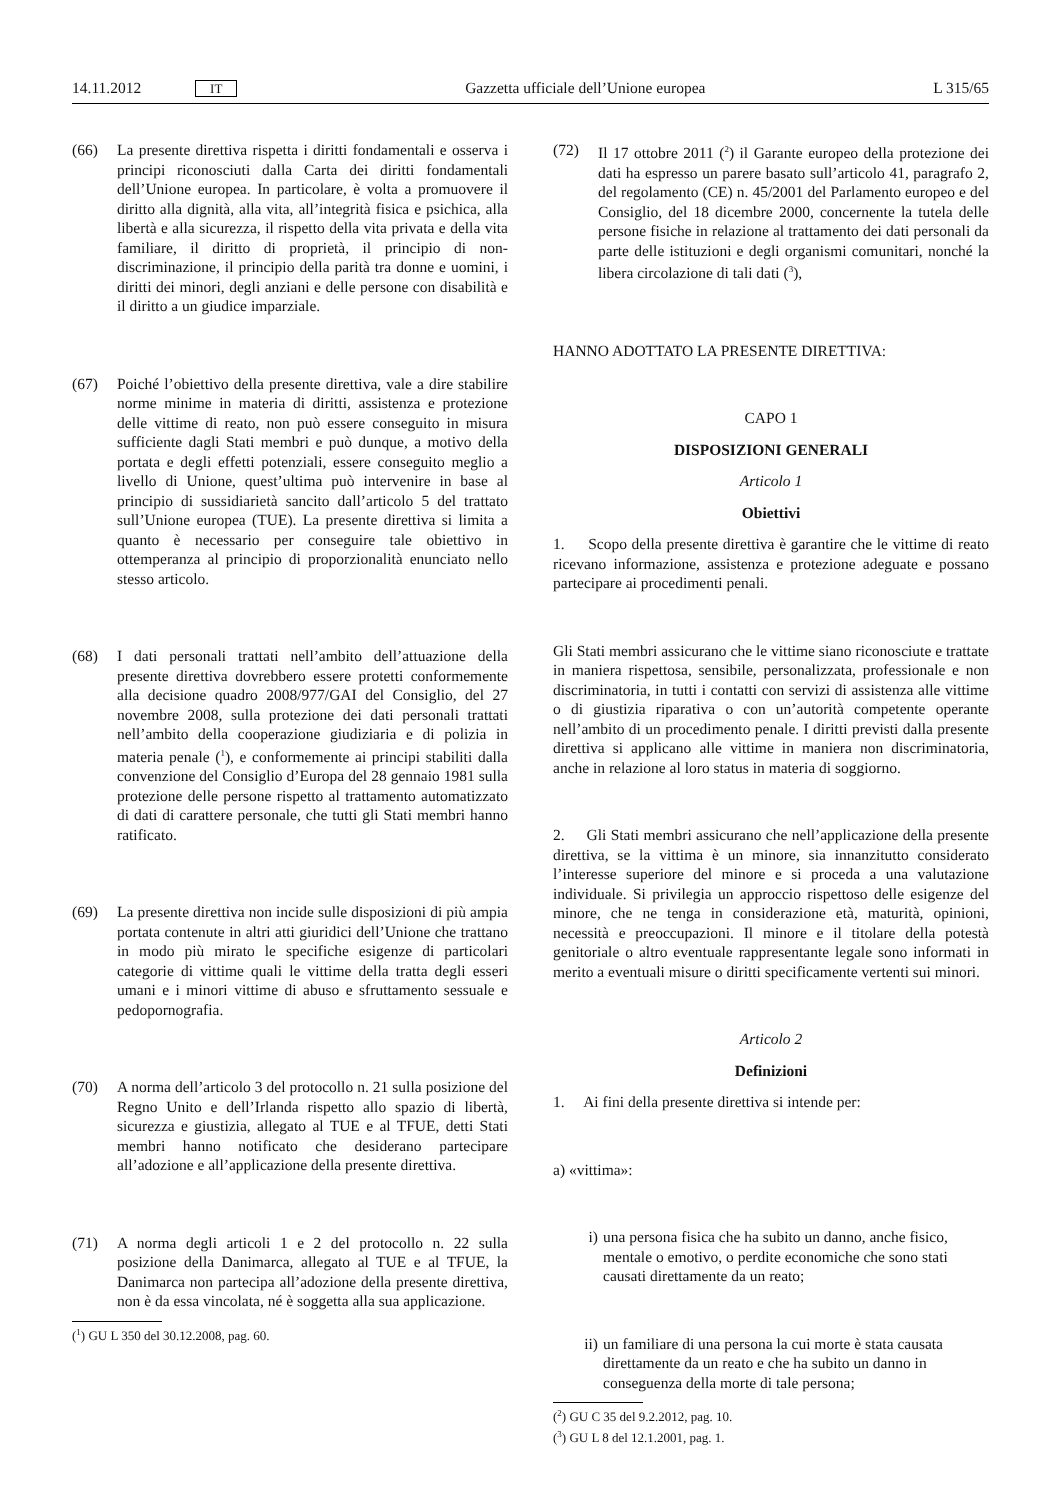14.11.2012 IT Gazzetta ufficiale dell’Unione europea L 315/65
(66) La presente direttiva rispetta i diritti fondamentali e osserva i principi riconosciuti dalla Carta dei diritti fondamentali dell’Unione europea. In particolare, è volta a promuovere il diritto alla dignità, alla vita, all’integrità fisica e psichica, alla libertà e alla sicurezza, il rispetto della vita privata e della vita familiare, il diritto di proprietà, il principio di non-discriminazione, il principio della parità tra donne e uomini, i diritti dei minori, degli anziani e delle persone con disabilità e il diritto a un giudice imparziale.
(67) Poiché l’obiettivo della presente direttiva, vale a dire stabilire norme minime in materia di diritti, assistenza e protezione delle vittime di reato, non può essere conseguito in misura sufficiente dagli Stati membri e può dunque, a motivo della portata e degli effetti potenziali, essere conseguito meglio a livello di Unione, quest’ultima può intervenire in base al principio di sussidiarietà sancito dall’articolo 5 del trattato sull’Unione europea (TUE). La presente direttiva si limita a quanto è necessario per conseguire tale obiettivo in ottemperanza al principio di proporzionalità enunciato nello stesso articolo.
(68) I dati personali trattati nell’ambito dell’attuazione della presente direttiva dovrebbero essere protetti conformemente alla decisione quadro 2008/977/GAI del Consiglio, del 27 novembre 2008, sulla protezione dei dati personali trattati nell’ambito della cooperazione giudiziaria e di polizia in materia penale (<sup>1</sup>), e conformemente ai principi stabiliti dalla convenzione del Consiglio d’Europa del 28 gennaio 1981 sulla protezione delle persone rispetto al trattamento automatizzato di dati di carattere personale, che tutti gli Stati membri hanno ratificato.
(69) La presente direttiva non incide sulle disposizioni di più ampia portata contenute in altri atti giuridici dell’Unione che trattano in modo più mirato le specifiche esigenze di particolari categorie di vittime quali le vittime della tratta degli esseri umani e i minori vittime di abuso e sfruttamento sessuale e pedopornografia.
(70) A norma dell’articolo 3 del protocollo n. 21 sulla posizione del Regno Unito e dell’Irlanda rispetto allo spazio di libertà, sicurezza e giustizia, allegato al TUE e al TFUE, detti Stati membri hanno notificato che desiderano partecipare all’adozione e all’applicazione della presente direttiva.
(71) A norma degli articoli 1 e 2 del protocollo n. 22 sulla posizione della Danimarca, allegato al TUE e al TFUE, la Danimarca non partecipa all’adozione della presente direttiva, non è da essa vincolata, né è soggetta alla sua applicazione.
(<sup>1</sup>) GU L 350 del 30.12.2008, pag. 60.
(72) Il 17 ottobre 2011 (<sup>2</sup>) il Garante europeo della protezione dei dati ha espresso un parere basato sull’articolo 41, paragrafo 2, del regolamento (CE) n. 45/2001 del Parlamento europeo e del Consiglio, del 18 dicembre 2000, concernente la tutela delle persone fisiche in relazione al trattamento dei dati personali da parte delle istituzioni e degli organismi comunitari, nonché la libera circolazione di tali dati (<sup>3</sup>),
HANNO ADOTTATO LA PRESENTE DIRETTIVA:
CAPO 1
DISPOSIZIONI GENERALI
Articolo 1
Obiettivi
1. Scopo della presente direttiva è garantire che le vittime di reato ricevano informazione, assistenza e protezione adeguate e possano partecipare ai procedimenti penali.
Gli Stati membri assicurano che le vittime siano riconosciute e trattate in maniera rispettosa, sensibile, personalizzata, professionale e non discriminatoria, in tutti i contatti con servizi di assistenza alle vittime o di giustizia riparativa o con un’autorità competente operante nell’ambito di un procedimento penale. I diritti previsti dalla presente direttiva si applicano alle vittime in maniera non discriminatoria, anche in relazione al loro status in materia di soggiorno.
2. Gli Stati membri assicurano che nell’applicazione della presente direttiva, se la vittima è un minore, sia innanzitutto considerato l’interesse superiore del minore e si proceda a una valutazione individuale. Si privilegia un approccio rispettoso delle esigenze del minore, che ne tenga in considerazione età, maturità, opinioni, necessità e preoccupazioni. Il minore e il titolare della potestà genitoriale o altro eventuale rappresentante legale sono informati in merito a eventuali misure o diritti specificamente vertenti sui minori.
Articolo 2
Definizioni
1. Ai fini della presente direttiva si intende per:
a) «vittima»:
i) una persona fisica che ha subito un danno, anche fisico, mentale o emotivo, o perdite economiche che sono stati causati direttamente da un reato;
ii) un familiare di una persona la cui morte è stata causata direttamente da un reato e che ha subito un danno in conseguenza della morte di tale persona;
(<sup>2</sup>) GU C 35 del 9.2.2012, pag. 10.
(<sup>3</sup>) GU L 8 del 12.1.2001, pag. 1.